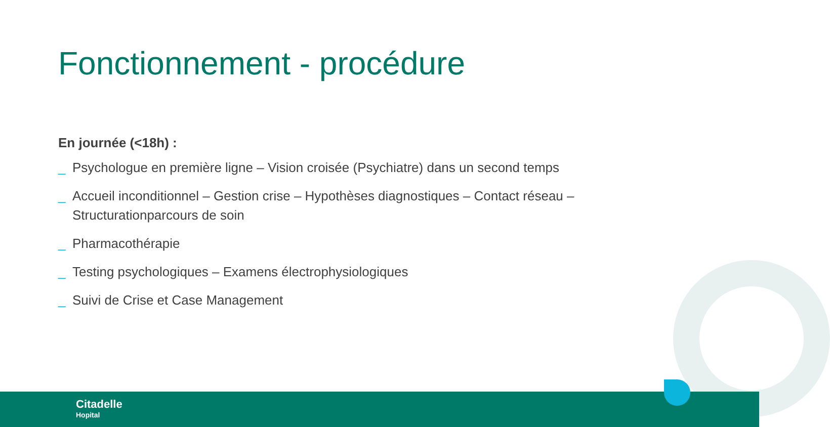Fonctionnement - procédure
En journée (<18h) :
_ Psychologue en première ligne – Vision croisée (Psychiatre) dans un second temps
_ Accueil inconditionnel – Gestion crise – Hypothèses diagnostiques – Contact réseau – Structurationparcours de soin
_ Pharmacothérapie
_ Testing psychologiques – Examens électrophysiologiques
_ Suivi de Crise et Case Management
Citadelle
Hopital